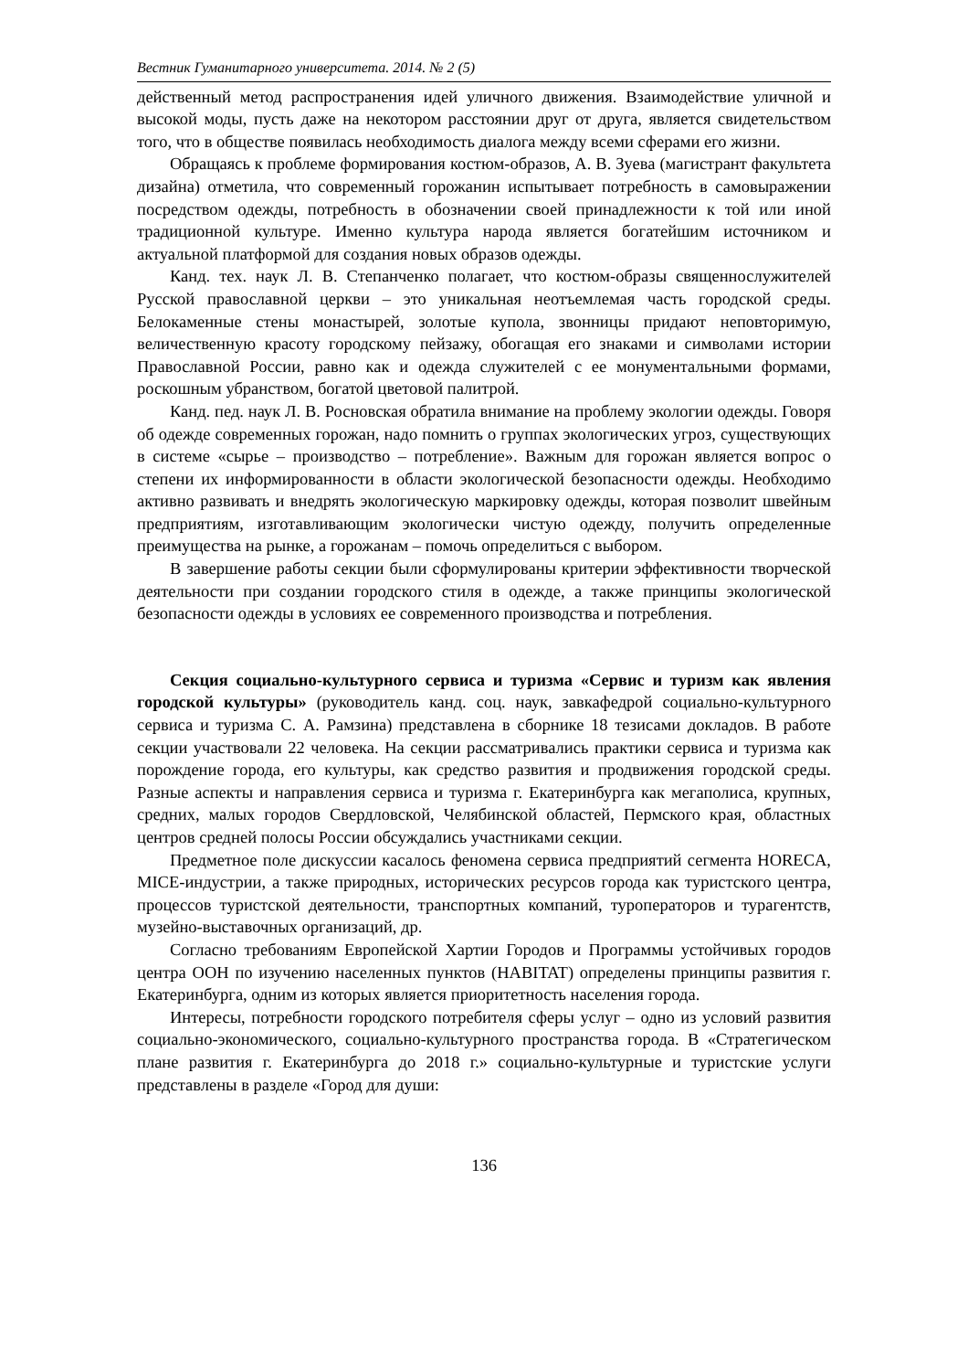Вестник Гуманитарного университета. 2014. № 2 (5)
действенный метод распространения идей уличного движения. Взаимодействие уличной и высокой моды, пусть даже на некотором расстоянии друг от друга, является свидетельством того, что в обществе появилась необходимость диалога между всеми сферами его жизни.
Обращаясь к проблеме формирования костюм-образов, А. В. Зуева (магистрант факультета дизайна) отметила, что современный горожанин испытывает потребность в самовыражении посредством одежды, потребность в обозначении своей принадлежности к той или иной традиционной культуре. Именно культура народа является богатейшим источником и актуальной платформой для создания новых образов одежды.
Канд. тех. наук Л. В. Степанченко полагает, что костюм-образы священнослужителей Русской православной церкви – это уникальная неотъемлемая часть городской среды. Белокаменные стены монастырей, золотые купола, звонницы придают неповторимую, величественную красоту городскому пейзажу, обогащая его знаками и символами истории Православной России, равно как и одежда служителей с ее монументальными формами, роскошным убранством, богатой цветовой палитрой.
Канд. пед. наук Л. В. Росновская обратила внимание на проблему экологии одежды. Говоря об одежде современных горожан, надо помнить о группах экологических угроз, существующих в системе «сырье – производство – потребление». Важным для горожан является вопрос о степени их информированности в области экологической безопасности одежды. Необходимо активно развивать и внедрять экологическую маркировку одежды, которая позволит швейным предприятиям, изготавливающим экологически чистую одежду, получить определенные преимущества на рынке, а горожанам – помочь определиться с выбором.
В завершение работы секции были сформулированы критерии эффективности творческой деятельности при создании городского стиля в одежде, а также принципы экологической безопасности одежды в условиях ее современного производства и потребления.
Секция социально-культурного сервиса и туризма «Сервис и туризм как явления городской культуры» (руководитель канд. соц. наук, завкафедрой социально-культурного сервиса и туризма С. А. Рамзина) представлена в сборнике 18 тезисами докладов. В работе секции участвовали 22 человека. На секции рассматривались практики сервиса и туризма как порождение города, его культуры, как средство развития и продвижения городской среды. Разные аспекты и направления сервиса и туризма г. Екатеринбурга как мегаполиса, крупных, средних, малых городов Свердловской, Челябинской областей, Пермского края, областных центров средней полосы России обсуждались участниками секции.
Предметное поле дискуссии касалось феномена сервиса предприятий сегмента HORECA, MICE-индустрии, а также природных, исторических ресурсов города как туристского центра, процессов туристской деятельности, транспортных компаний, туроператоров и турагентств, музейно-выставочных организаций, др.
Согласно требованиям Европейской Хартии Городов и Программы устойчивых городов центра ООН по изучению населенных пунктов (HABITAT) определены принципы развития г. Екатеринбурга, одним из которых является приоритетность населения города.
Интересы, потребности городского потребителя сферы услуг – одно из условий развития социально-экономического, социально-культурного пространства города. В «Стратегическом плане развития г. Екатеринбурга до 2018 г.» социально-культурные и туристские услуги представлены в разделе «Город для души:
136